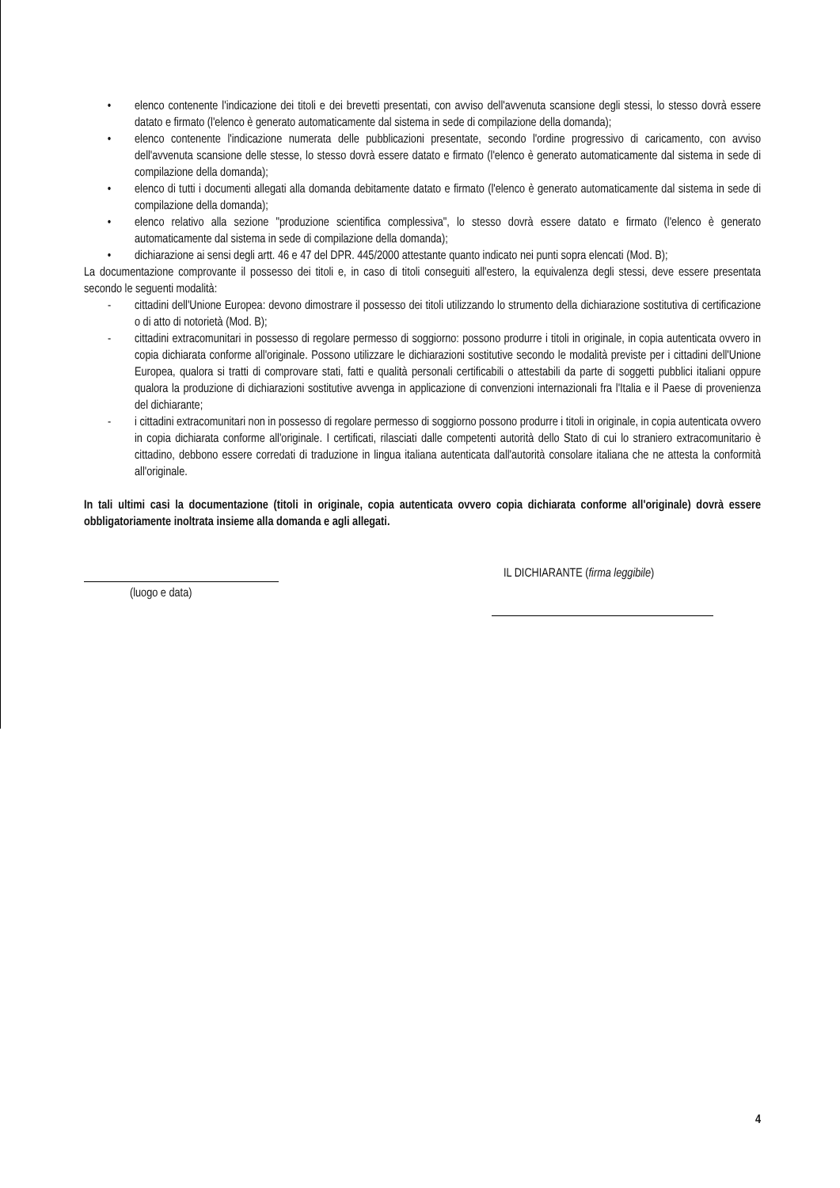• elenco contenente l'indicazione dei titoli e dei brevetti presentati, con avviso dell'avvenuta scansione degli stessi, lo stesso dovrà essere datato e firmato (l'elenco è generato automaticamente dal sistema in sede di compilazione della domanda);
• elenco contenente l'indicazione numerata delle pubblicazioni presentate, secondo l'ordine progressivo di caricamento, con avviso dell'avvenuta scansione delle stesse, lo stesso dovrà essere datato e firmato (l'elenco è generato automaticamente dal sistema in sede di compilazione della domanda);
• elenco di tutti i documenti allegati alla domanda debitamente datato e firmato (l'elenco è generato automaticamente dal sistema in sede di compilazione della domanda);
• elenco relativo alla sezione "produzione scientifica complessiva", lo stesso dovrà essere datato e firmato (l'elenco è generato automaticamente dal sistema in sede di compilazione della domanda);
• dichiarazione ai sensi degli artt. 46 e 47 del DPR. 445/2000 attestante quanto indicato nei punti sopra elencati (Mod. B);
La documentazione comprovante il possesso dei titoli e, in caso di titoli conseguiti all'estero, la equivalenza degli stessi, deve essere presentata secondo le seguenti modalità:
- cittadini dell'Unione Europea: devono dimostrare il possesso dei titoli utilizzando lo strumento della dichiarazione sostitutiva di certificazione o di atto di notorietà (Mod. B);
- cittadini extracomunitari in possesso di regolare permesso di soggiorno: possono produrre i titoli in originale, in copia autenticata ovvero in copia dichiarata conforme all'originale. Possono utilizzare le dichiarazioni sostitutive secondo le modalità previste per i cittadini dell'Unione Europea, qualora si tratti di comprovare stati, fatti e qualità personali certificabili o attestabili da parte di soggetti pubblici italiani oppure qualora la produzione di dichiarazioni sostitutive avvenga in applicazione di convenzioni internazionali fra l'Italia e il Paese di provenienza del dichiarante;
- i cittadini extracomunitari non in possesso di regolare permesso di soggiorno possono produrre i titoli in originale, in copia autenticata ovvero in copia dichiarata conforme all'originale. I certificati, rilasciati dalle competenti autorità dello Stato di cui lo straniero extracomunitario è cittadino, debbono essere corredati di traduzione in lingua italiana autenticata dall'autorità consolare italiana che ne attesta la conformità all'originale.
In tali ultimi casi la documentazione (titoli in originale, copia autenticata ovvero copia dichiarata conforme all'originale) dovrà essere obbligatoriamente inoltrata insieme alla domanda e agli allegati.
(luogo e data)
IL DICHIARANTE (firma leggibile)
4